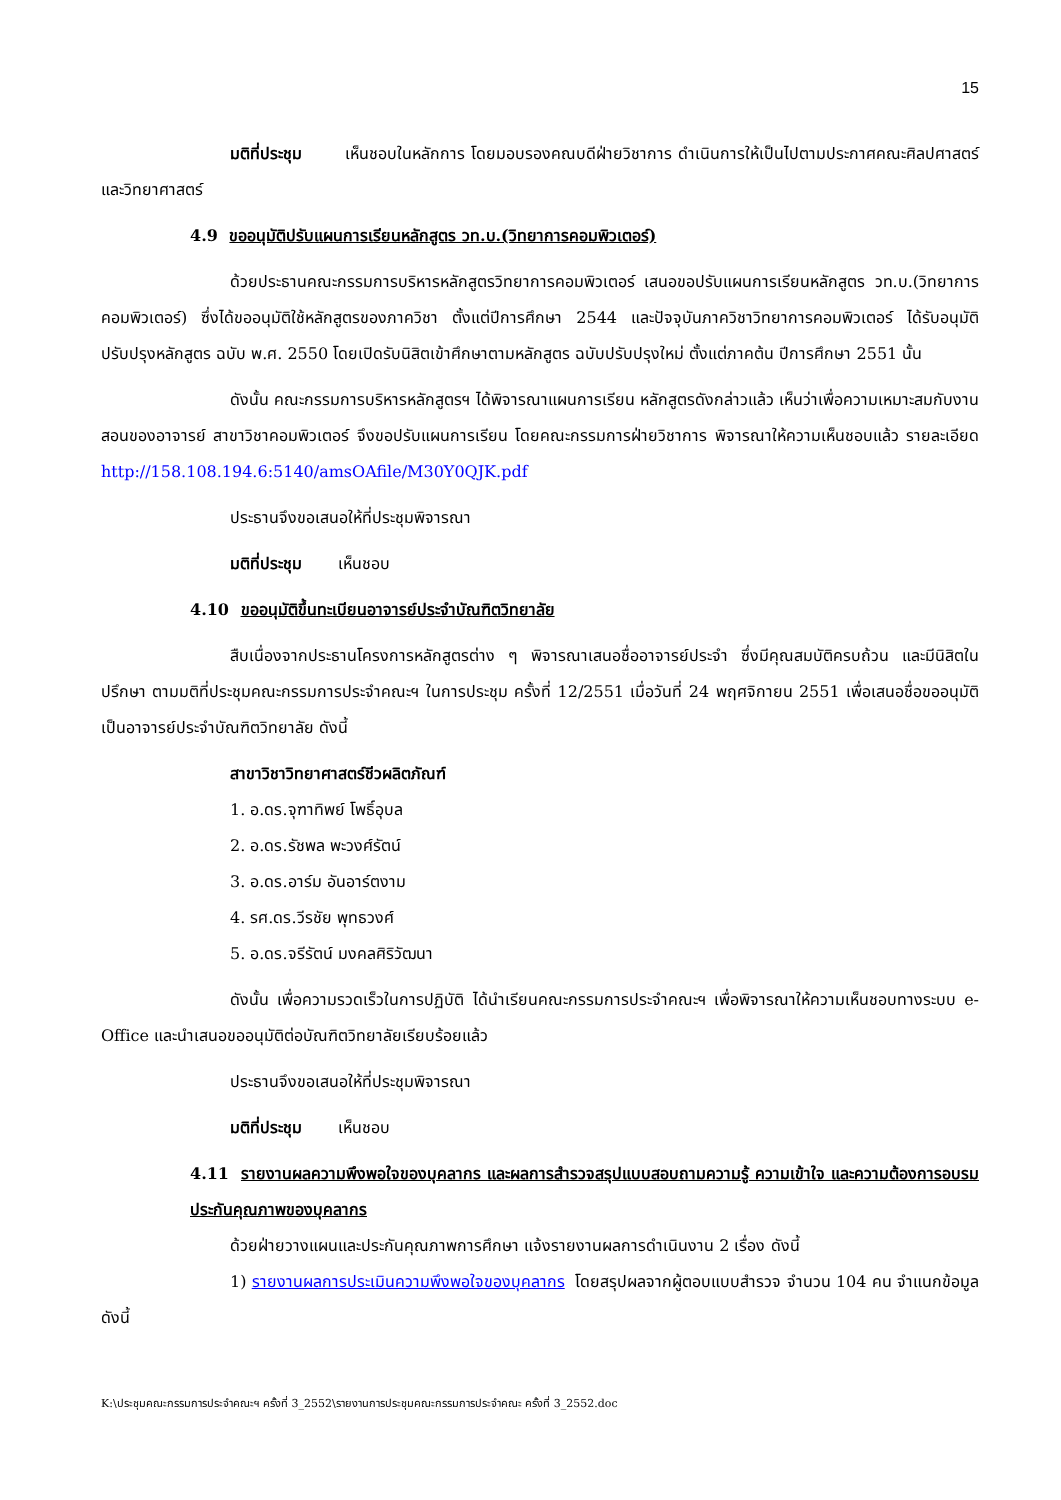15
มติที่ประชุม เห็นชอบในหลักการ โดยมอบรองคณบดีฝ่ายวิชาการ ดำเนินการให้เป็นไปตามประกาศคณะศิลปศาสตร์และวิทยาศาสตร์
4.9 ขออนุมัติปรับแผนการเรียนหลักสูตร วท.บ.(วิทยาการคอมพิวเตอร์)
ด้วยประธานคณะกรรมการบริหารหลักสูตรวิทยาการคอมพิวเตอร์ เสนอขอปรับแผนการเรียนหลักสูตร วท.บ.(วิทยาการคอมพิวเตอร์) ซึ่งได้ขออนุมัติใช้หลักสูตรของภาควิชา ตั้งแต่ปีการศึกษา 2544 และปัจจุบันภาควิชาวิทยาการคอมพิวเตอร์ ได้รับอนุมัติปรับปรุงหลักสูตร ฉบับ พ.ศ. 2550 โดยเปิดรับนิสิตเข้าศึกษาตามหลักสูตร ฉบับปรับปรุงใหม่ ตั้งแต่ภาคต้น ปีการศึกษา 2551 นั้น
ดังนั้น คณะกรรมการบริหารหลักสูตรฯ ได้พิจารณาแผนการเรียน หลักสูตรดังกล่าวแล้ว เห็นว่าเพื่อความเหมาะสมกับงานสอนของอาจารย์ สาขาวิชาคอมพิวเตอร์ จึงขอปรับแผนการเรียน โดยคณะกรรมการฝ่ายวิชาการ พิจารณาให้ความเห็นชอบแล้ว รายละเอียด http://158.108.194.6:5140/amsOAfile/M30Y0QJK.pdf
ประธานจึงขอเสนอให้ที่ประชุมพิจารณา
มติที่ประชุม เห็นชอบ
4.10 ขออนุมัติขึ้นทะเบียนอาจารย์ประจำบัณฑิตวิทยาลัย
สืบเนื่องจากประธานโครงการหลักสูตรต่าง ๆ พิจารณาเสนอชื่ออาจารย์ประจำ ซึ่งมีคุณสมบัติครบถ้วน และมีนิสิตในปรึกษา ตามมติที่ประชุมคณะกรรมการประจำคณะฯ ในการประชุม ครั้งที่ 12/2551 เมื่อวันที่ 24 พฤศจิกายน 2551 เพื่อเสนอชื่อขออนุมัติเป็นอาจารย์ประจำบัณฑิตวิทยาลัย ดังนี้
สาขาวิชาวิทยาศาสตร์ชีวผลิตภัณฑ์
1. อ.ดร.จุฑาทิพย์ โพธิ์อุบล
2. อ.ดร.รัชพล พะวงศ์รัตน์
3. อ.ดร.อาร์ม อันอาร์ตงาม
4. รศ.ดร.วีรชัย พุทธวงศ์
5. อ.ดร.จรีรัตน์ มงคลศิริวัฒนา
ดังนั้น เพื่อความรวดเร็วในการปฏิบัติ ได้นำเรียนคณะกรรมการประจำคณะฯ เพื่อพิจารณาให้ความเห็นชอบทางระบบ e-Office และนำเสนอขออนุมัติต่อบัณฑิตวิทยาลัยเรียบร้อยแล้ว
ประธานจึงขอเสนอให้ที่ประชุมพิจารณา
มติที่ประชุม เห็นชอบ
4.11 รายงานผลความพึงพอใจของบุคลากร และผลการสำรวจสรุปแบบสอบถามความรู้ ความเข้าใจ และความต้องการอบรมประกันคุณภาพของบุคลากร
ด้วยฝ่ายวางแผนและประกันคุณภาพการศึกษา แจ้งรายงานผลการดำเนินงาน 2 เรื่อง ดังนี้
1) รายงานผลการประเมินความพึงพอใจของบุคลากร โดยสรุปผลจากผู้ตอบแบบสำรวจ จำนวน 104 คน จำแนกข้อมูล ดังนี้
K:\ประชุมคณะกรรมการประจำคณะฯ ครั้งที่ 3_2552\รายงานการประชุมคณะกรรมการประจำคณะ ครั้งที่ 3_2552.doc